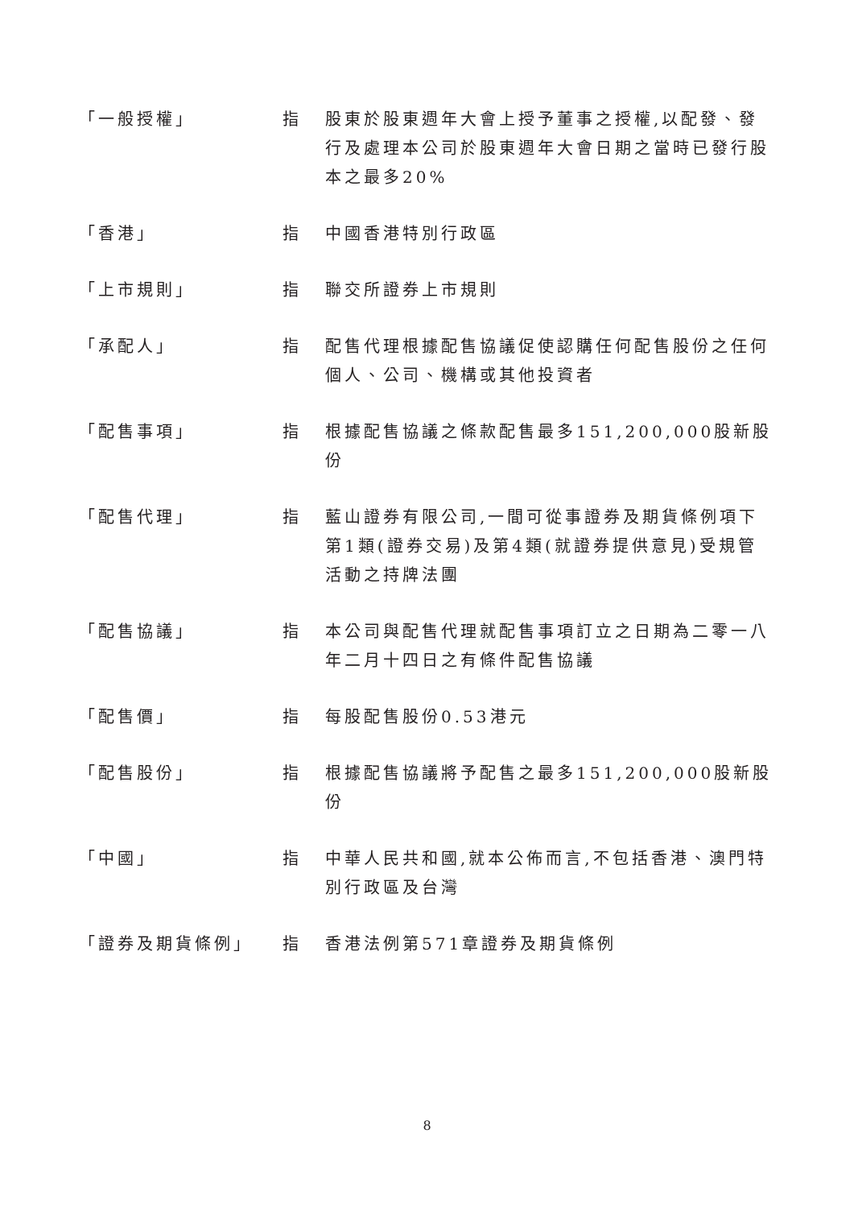「一般授權」 指 股東於股東週年大會上授予董事之授權,以配發、發行及處理本公司於股東週年大會日期之當時已發行股本之最多20%
「香港」 指 中國香港特別行政區
「上市規則」 指 聯交所證券上市規則
「承配人」 指 配售代理根據配售協議促使認購任何配售股份之任何個人、公司、機構或其他投資者
「配售事項」 指 根據配售協議之條款配售最多151,200,000股新股份
「配售代理」 指 藍山證券有限公司,一間可從事證券及期貨條例項下第1類(證券交易)及第4類(就證券提供意見)受規管活動之持牌法團
「配售協議」 指 本公司與配售代理就配售事項訂立之日期為二零一八年二月十四日之有條件配售協議
「配售價」 指 每股配售股份0.53港元
「配售股份」 指 根據配售協議將予配售之最多151,200,000股新股份
「中國」 指 中華人民共和國,就本公佈而言,不包括香港、澳門特別行政區及台灣
「證券及期貨條例」 指 香港法例第571章證券及期貨條例
8